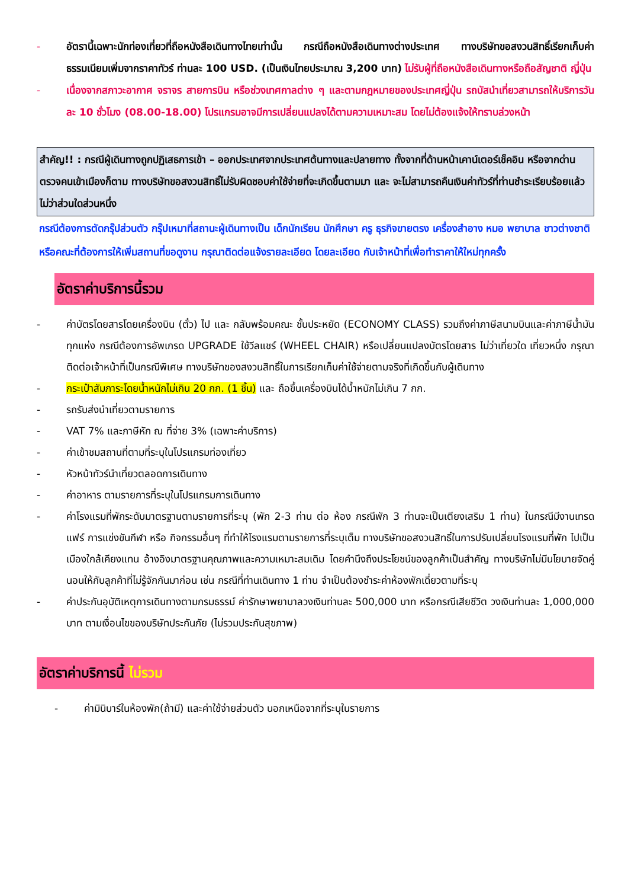- อัตรานี้เฉพาะนักท่องเที่ยวที่ถือหนังสือเดินทางไทยเท่านั้น กรณีถือหนังสือเดินทางต่างประเทศ ทางบริษัทขอสงวนสิทธิ์เรียกเก็บค่าธรรมเนียมเพิ่มจากราคาทัวร์ ท่านละ 100 USD. (เป็นเงินไทยประมาณ 3,200 บาท) ไม่รับผู้ที่ถือหนังสือเดินทางหรือถือสัญชาติ ญี่ปุ่น
- เนื่องจากสภาวะอากาศ จราจร สายการบิน หรือช่วงเทศกาลต่าง ๆ และตามกฎหมายของประเทศญี่ปุ่น รถบัสนำเที่ยวสามารถให้บริการวันละ 10 ชั่วโมง (08.00-18.00) โปรแกรมอาจมีการเปลี่ยนแปลงได้ตามความเหมาะสม โดยไม่ต้องแจ้งให้ทราบล่วงหน้า
สำคัญ!! : กรณีผู้เดินทางถูกปฏิเสธการเข้า – ออกประเทศจากประเทศต้นทางและปลายทาง ทั้งจากที่ด้านหน้าเคาน์เตอร์เช็คอิน หรือจากด่านตรวจคนเข้าเมืองก็ตาม ทางบริษัทขอสงวนสิทธิ์ไม่รับผิดชอบค่าใช้จ่ายที่จะเกิดขึ้นตามมา และ จะไม่สามารถคืนเงินค่าทัวร์ที่ท่านชำระเรียบร้อยแล้วไม่ว่าส่วนใดส่วนหนึ่ง
กรณีต้องการตัดกรุ๊ปส่วนตัว กรุ๊ปเหมาที่สถานะผู้เดินทางเป็น เด็กนักเรียน นักศึกษา ครู ธุรกิจขายตรง เครื่องสำอาง หมอ พยาบาล ชาวต่างชาติ หรือคณะที่ต้องการให้เพิ่มสถานที่ขอดูงาน กรุณาติดต่อแจ้งรายละเอียด โดยละเอียด กับเจ้าหน้าที่เพื่อทำราคาให้ใหม่ทุกครั้ง
อัตราค่าบริการนี้รวม
- ค่าบัตรโดยสารโดยเครื่องบิน (ตั๋ว) ไป และ กลับพร้อมคณะ ชั้นประหยัด (ECONOMY CLASS) รวมถึงค่าภาษีสนามบินและค่าภาษีน้ำมันทุกแห่ง กรณีต้องการอัพเกรด UPGRADE ใช้วีลแชร์ (WHEEL CHAIR) หรือเปลี่ยนแปลงบัตรโดยสาร ไม่ว่าเที่ยวใด เที่ยวหนึ่ง กรุณาติดต่อเจ้าหน้าที่เป็นกรณีพิเศษ ทางบริษัทของสงวนสิทธิ์ในการเรียกเก็บค่าใช้จ่ายตามจริงที่เกิดขึ้นกับผู้เดินทาง
- กระเป๋าสัมภาระโดยน้ำหนักไม่เกิน 20 กก. (1 ชิ้น) และ ถือขึ้นเครื่องบินได้น้ำหนักไม่เกิน 7 กก.
- รถรับส่งนำเที่ยวตามรายการ
- VAT 7% และภาษีหัก ณ ที่จ่าย 3% (เฉพาะค่าบริการ)
- ค่าเข้าชมสถานที่ตามที่ระบุในโปรแกรมท่องเที่ยว
- หัวหน้าทัวร์นำเที่ยวตลอดการเดินทาง
- ค่าอาหาร ตามรายการที่ระบุในโปรแกรมการเดินทาง
- ค่าโรงแรมที่พักระดับมาตรฐานตามรายการที่ระบุ (พัก 2-3 ท่าน ต่อ ห้อง กรณีพัก 3 ท่านจะเป็นเตียงเสริม 1 ท่าน) ในกรณีมีงานเทรดแฟร์ การแข่งขันกีฬา หรือ กิจกรรมอื่นๆ ที่ทำให้โรงแรมตามรายการที่ระบุเต็ม ทางบริษัทขอสงวนสิทธิ์ในการปรับเปลี่ยนโรงแรมที่พัก ไปเป็นเมืองใกล้เคียงแทน อ้างอิงมาตรฐานคุณภาพและความเหมาะสมเดิม โดยคำนึงถึงประโยชน์ของลูกค้าเป็นสำคัญ ทางบริษัทไม่มีนโยบายจัดคู่นอนให้กับลูกค้าที่ไม่รู้จักกันมาก่อน เช่น กรณีที่ท่านเดินทาง 1 ท่าน จำเป็นต้องชำระค่าห้องพักเดี่ยวตามที่ระบุ
- ค่าประกันอุบัติเหตุการเดินทางตามกรมธรรม์ ค่ารักษาพยาบาลวงเงินท่านละ 500,000 บาท หรือกรณีเสียชีวิต วงเงินท่านละ 1,000,000 บาท ตามเงื่อนไขของบริษัทประกันภัย (ไม่รวมประกันสุขภาพ)
อัตราค่าบริการนี้ ไม่รวม
- ค่ามินิบาร์ในห้องพัก(ถ้ามี) และค่าใช้จ่ายส่วนตัว นอกเหนือจากที่ระบุในรายการ